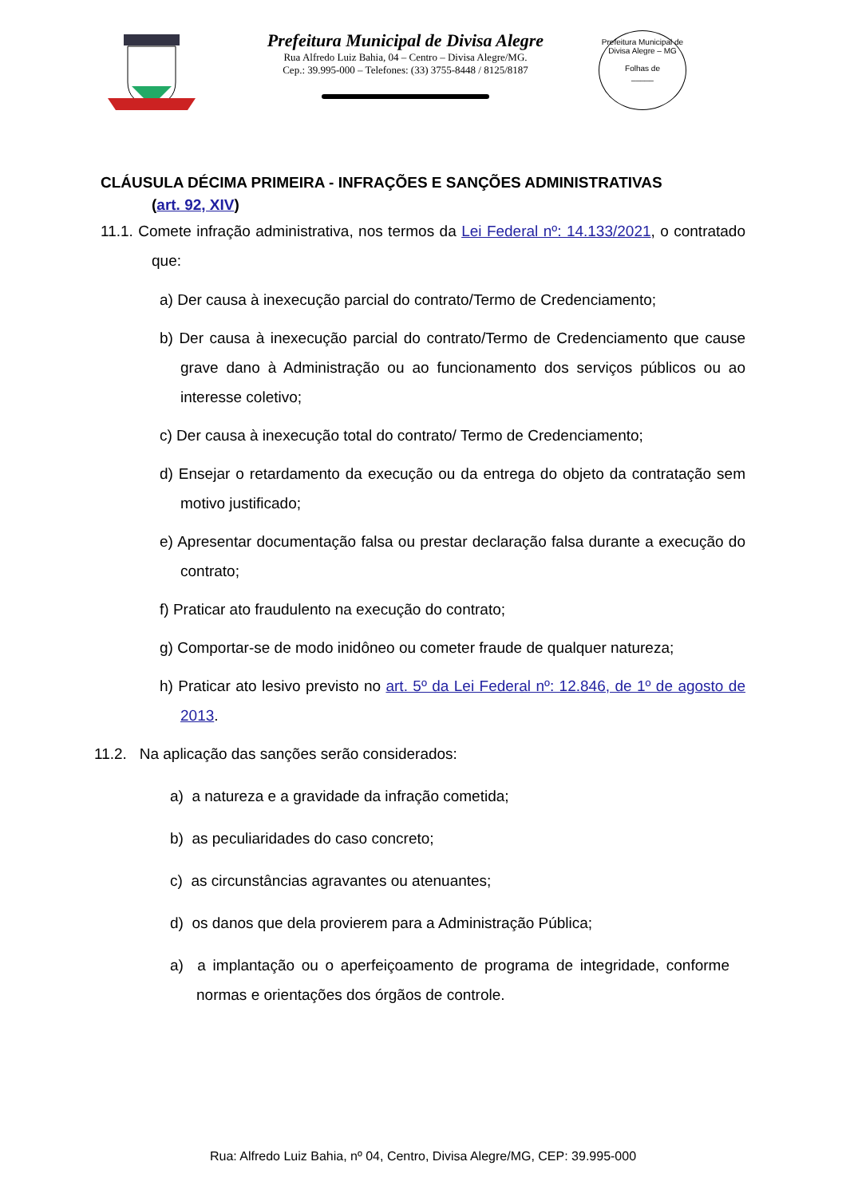Prefeitura Municipal de Divisa Alegre
Rua Alfredo Luiz Bahia, 04 – Centro – Divisa Alegre/MG.
Cep.: 39.995-000 – Telefones: (33) 3755-8448 / 8125/8187
Prefeitura Municipal de Divisa Alegre – MG
Folhas de
_____
CLÁUSULA DÉCIMA PRIMEIRA - INFRAÇÕES E SANÇÕES ADMINISTRATIVAS
(art. 92, XIV)
11.1. Comete infração administrativa, nos termos da Lei Federal nº: 14.133/2021, o contratado que:
a) Der causa à inexecução parcial do contrato/Termo de Credenciamento;
b) Der causa à inexecução parcial do contrato/Termo de Credenciamento que cause grave dano à Administração ou ao funcionamento dos serviços públicos ou ao interesse coletivo;
c) Der causa à inexecução total do contrato/ Termo de Credenciamento;
d) Ensejar o retardamento da execução ou da entrega do objeto da contratação sem motivo justificado;
e) Apresentar documentação falsa ou prestar declaração falsa durante a execução do contrato;
f) Praticar ato fraudulento na execução do contrato;
g) Comportar-se de modo inidôneo ou cometer fraude de qualquer natureza;
h) Praticar ato lesivo previsto no art. 5º da Lei Federal nº: 12.846, de 1º de agosto de 2013.
11.2. Na aplicação das sanções serão considerados:
a) a natureza e a gravidade da infração cometida;
b) as peculiaridades do caso concreto;
c) as circunstâncias agravantes ou atenuantes;
d) os danos que dela provierem para a Administração Pública;
a) a implantação ou o aperfeiçoamento de programa de integridade, conforme normas e orientações dos órgãos de controle.
Rua: Alfredo Luiz Bahia, nº 04, Centro, Divisa Alegre/MG, CEP: 39.995-000